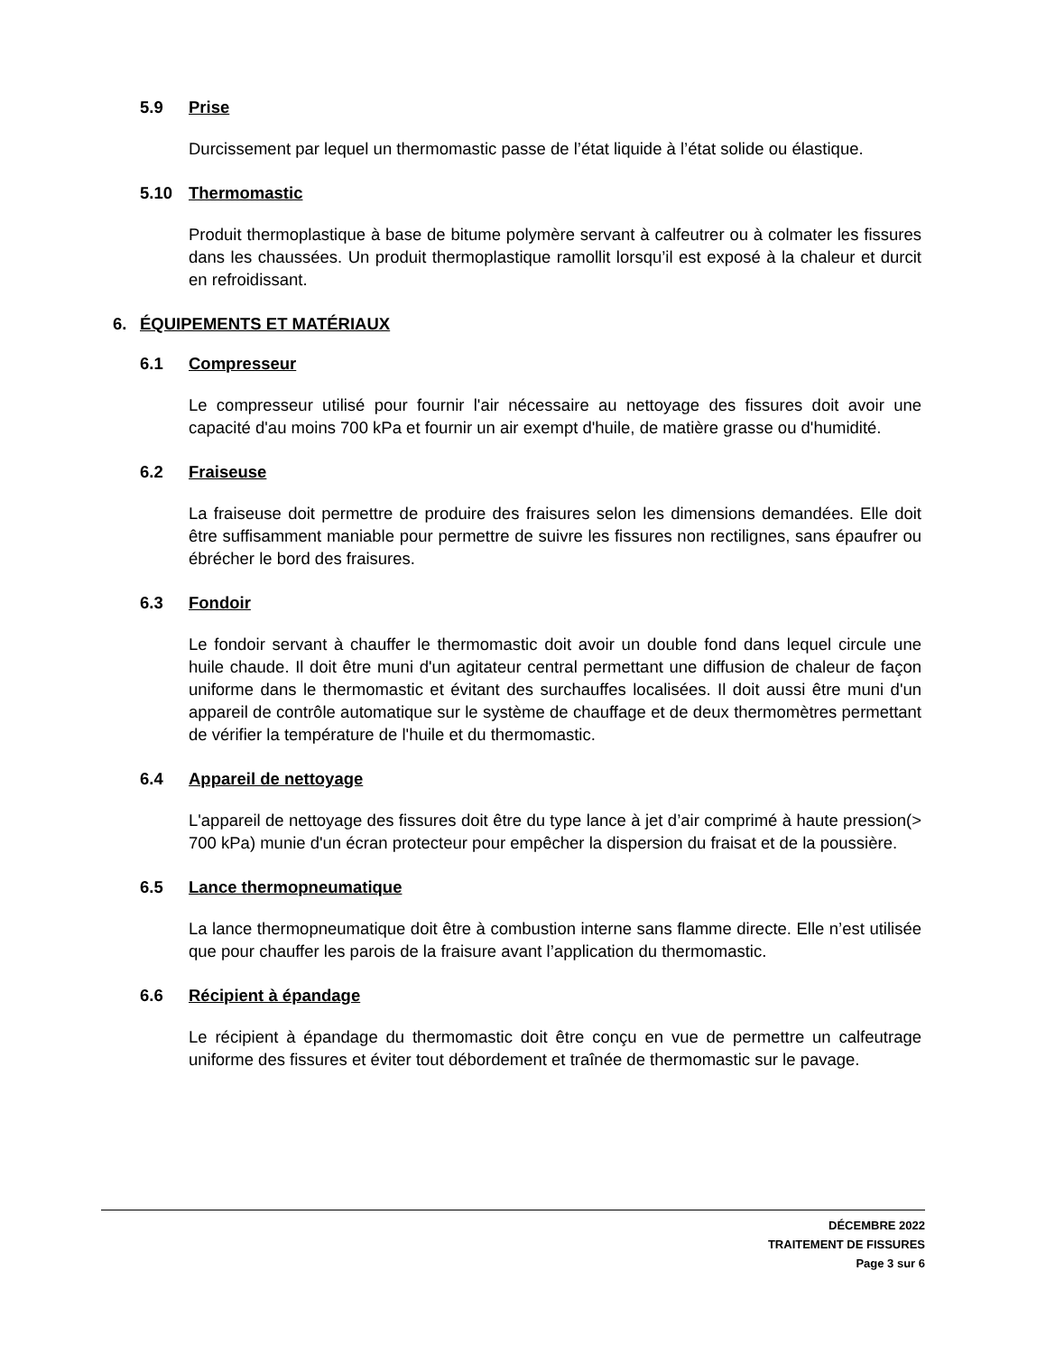5.9 Prise
Durcissement par lequel un thermomastic passe de l’état liquide à l’état solide ou élastique.
5.10 Thermomastic
Produit thermoplastique à base de bitume polymère servant à calfeutrer ou à colmater les fissures dans les chaussées. Un produit thermoplastique ramollit lorsqu’il est exposé à la chaleur et durcit en refroidissant.
6. ÉQUIPEMENTS ET MATÉRIAUX
6.1 Compresseur
Le compresseur utilisé pour fournir l'air nécessaire au nettoyage des fissures doit avoir une capacité d'au moins 700 kPa et fournir un air exempt d'huile, de matière grasse ou d'humidité.
6.2 Fraiseuse
La fraiseuse doit permettre de produire des fraisures selon les dimensions demandées. Elle doit être suffisamment maniable pour permettre de suivre les fissures non rectilignes, sans épaufrer ou ébrécher le bord des fraisures.
6.3 Fondoir
Le fondoir servant à chauffer le thermomastic doit avoir un double fond dans lequel circule une huile chaude. Il doit être muni d'un agitateur central permettant une diffusion de chaleur de façon uniforme dans le thermomastic et évitant des surchauffes localisées. Il doit aussi être muni d'un appareil de contrôle automatique sur le système de chauffage et de deux thermomètres permettant de vérifier la température de l'huile et du thermomastic.
6.4 Appareil de nettoyage
L'appareil de nettoyage des fissures doit être du type lance à jet d’air comprimé à haute pression(> 700 kPa) munie d'un écran protecteur pour empêcher la dispersion du fraisat et de la poussière.
6.5 Lance thermopneumatique
La lance thermopneumatique doit être à combustion interne sans flamme directe. Elle n’est utilisée que pour chauffer les parois de la fraisure avant l’application du thermomastic.
6.6 Récipient à épandage
Le récipient à épandage du thermomastic doit être conçu en vue de permettre un calfeutrage uniforme des fissures et éviter tout débordement et traînée de thermomastic sur le pavage.
DÉCEMBRE 2022
TRAITEMENT DE FISSURES
Page 3 sur 6